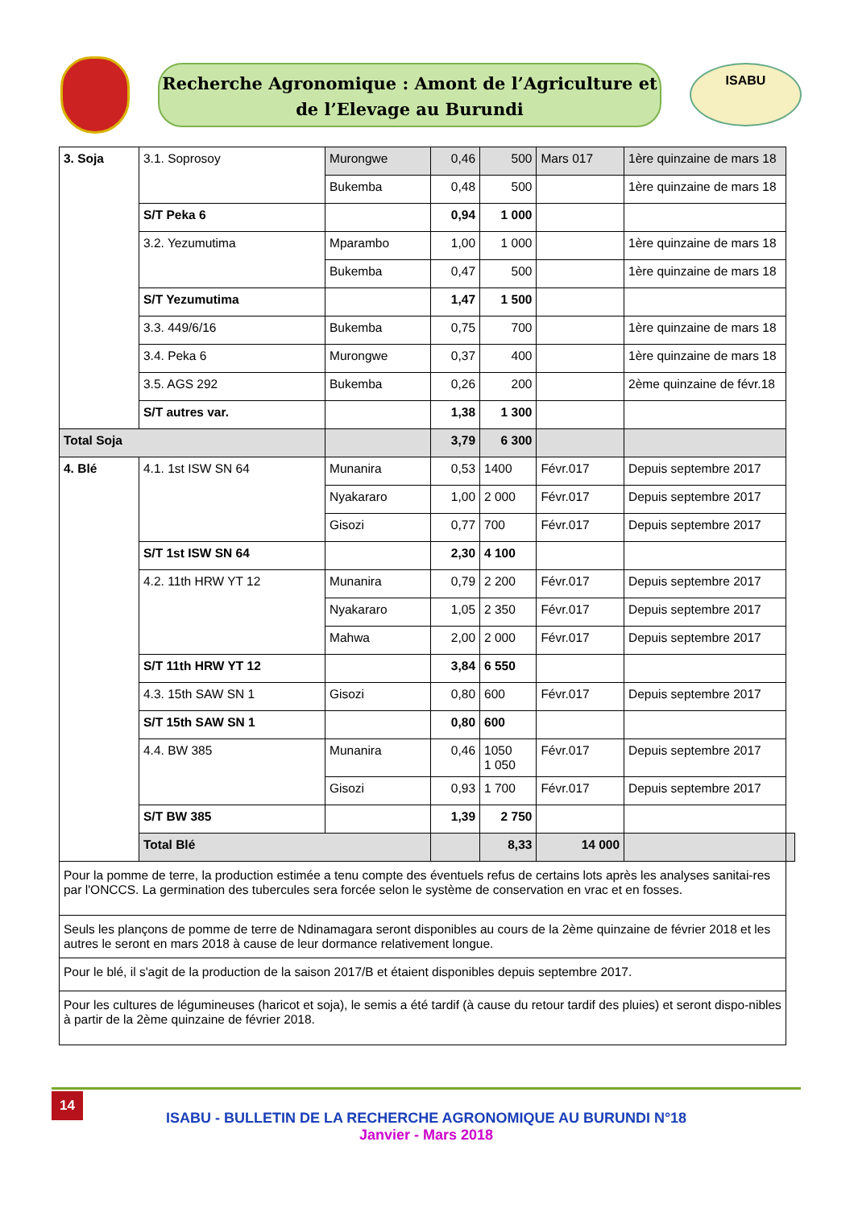Recherche Agronomique : Amont de l’Agriculture et
de l’Elevage au Burundi
ISABU
| 3. Soja | 3.1. Soprosoy | Murongwe | 0,46 | 500 | Mars 017 | 1ère quinzaine de mars 18 | |
| | | Bukemba | 0,48 | 500 | | 1ère quinzaine de mars 18 | |
| | S/T Peka 6 | | 0,94 | 1 000 | | | |
| | 3.2. Yezumutima | Mparambo | 1,00 | 1 000 | | 1ère quinzaine de mars 18 | |
| | | Bukemba | 0,47 | 500 | | 1ère quinzaine de mars 18 | |
| | S/T Yezumutima | | 1,47 | 1 500 | | | |
| | 3.3. 449/6/16 | Bukemba | 0,75 | 700 | | 1ère quinzaine de mars 18 | |
| | 3.4. Peka 6 | Murongwe | 0,37 | 400 | | 1ère quinzaine de mars 18 | |
| | 3.5. AGS 292 | Bukemba | 0,26 | 200 | | 2ème quinzaine de févr.18 | |
| | S/T autres var. | | 1,38 | 1 300 | | | |
| Total Soja | | | 3,79 | 6 300 | | | |
| 4. Blé | 4.1. 1st ISW SN 64 | Munanira | 0,53 | 1400 | Févr.017 | Depuis septembre 2017 | |
| | | Nyakararo | 1,00 | 2 000 | Févr.017 | Depuis septembre 2017 | |
| | | Gisozi | 0,77 | 700 | Févr.017 | Depuis septembre 2017 | |
| | S/T 1st ISW SN 64 | | 2,30 | 4 100 | | | |
| | 4.2. 11th HRW YT 12 | Munanira | 0,79 | 2 200 | Févr.017 | Depuis septembre 2017 | |
| | | Nyakararo | 1,05 | 2 350 | Févr.017 | Depuis septembre 2017 | |
| | | Mahwa | 2,00 | 2 000 | Févr.017 | Depuis septembre 2017 | |
| | S/T 11th HRW YT 12 | | 3,84 | 6 550 | | | |
| | 4.3. 15th SAW SN 1 | Gisozi | 0,80 | 600 | Févr.017 | Depuis septembre 2017 | |
| | S/T 15th SAW SN 1 | | 0,80 | 600 | | | |
| | 4.4. BW 385 | Munanira | 0,46 | 1050 1 050 | Févr.017 | Depuis septembre 2017 | |
| | | Gisozi | 0,93 | 1 700 | Févr.017 | Depuis septembre 2017 | |
| | S/T BW 385 | | 1,39 | 2 750 | | | |
| | Total Blé | | | 8,33 | 14 000 | | |
| Pour la pomme de terre, la production estimée a tenu compte des éventuels refus de certains lots après les analyses sanitai-res par l'ONCCS. La germination des tubercules sera forcée selon le système de conservation en vrac et en fosses. | | | | | | | |
| Seuls les plançons de pomme de terre de Ndinamagara seront disponibles au cours de la 2ème quinzaine de février 2018 et les autres le seront en mars 2018 à cause de leur dormance relativement longue. | | | | | | | |
| Pour le blé, il s'agit de la production de la saison 2017/B et étaient disponibles depuis septembre 2017. | | | | | | | |
| Pour les cultures de légumineuses (haricot et soja), le semis a été tardif (à cause du retour tardif des pluies) et seront dispo-nibles à partir de la 2ème quinzaine de février 2018. | | | | | | | |
14
ISABU - BULLETIN DE LA RECHERCHE AGRONOMIQUE AU BURUNDI N°18
Janvier - Mars 2018